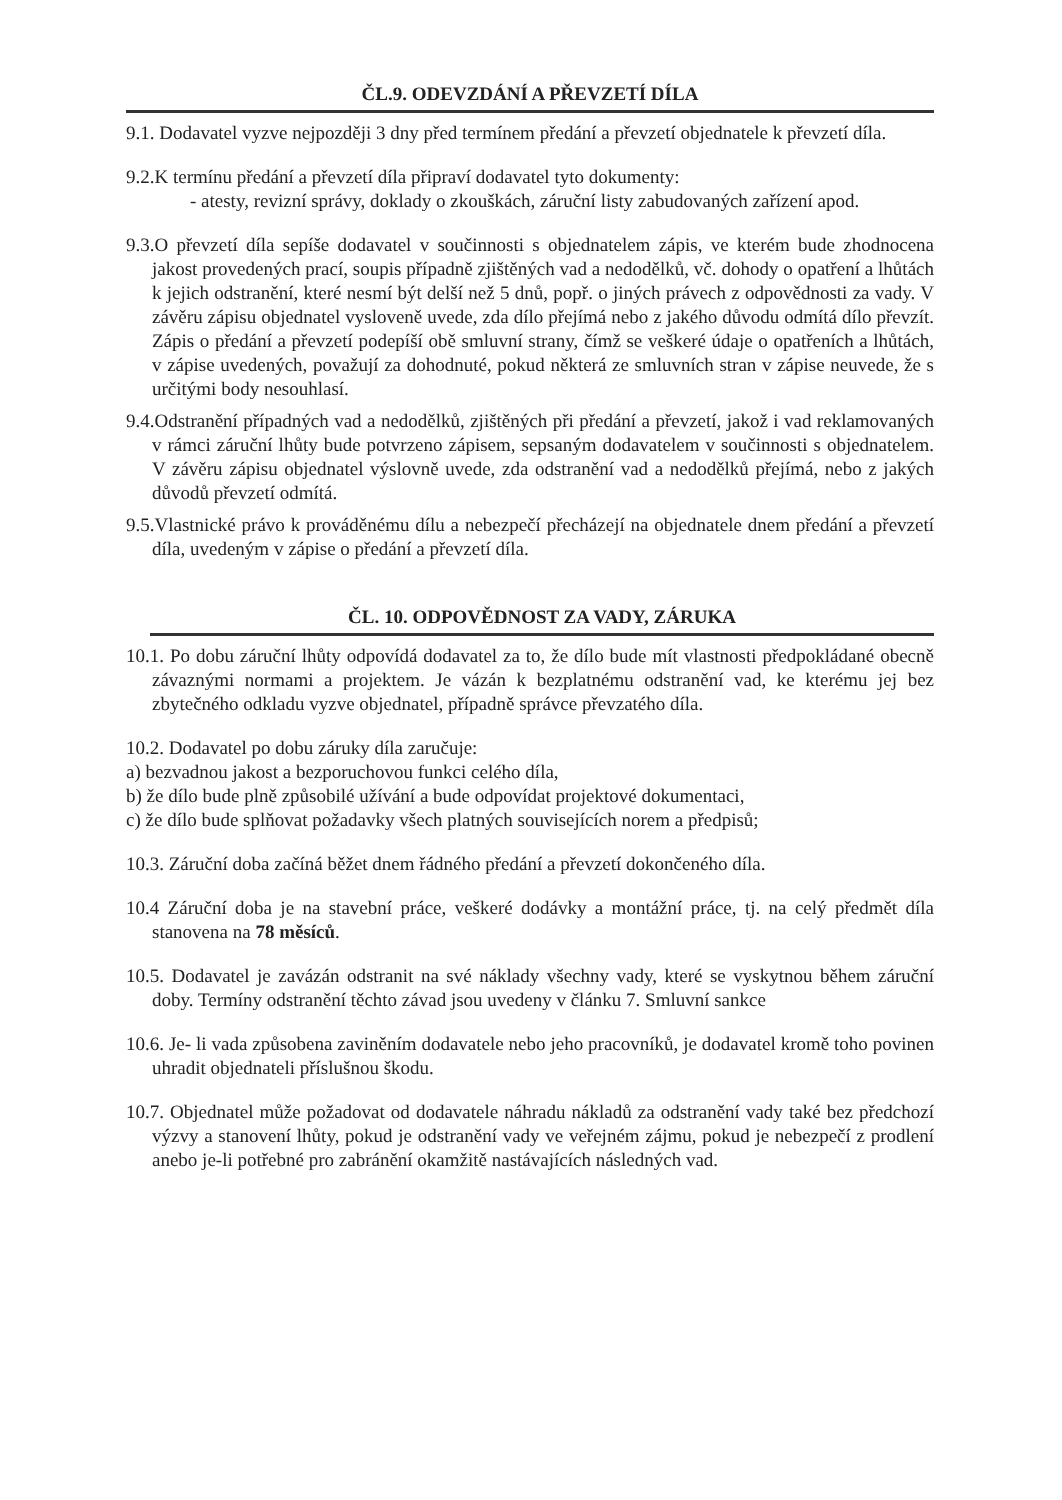ČL.9. ODEVZDÁNÍ A PŘEVZETÍ DÍLA
9.1. Dodavatel vyzve nejpozději 3 dny před termínem předání a převzetí objednatele k převzetí díla.
9.2.K termínu předání a převzetí díla připraví dodavatel tyto dokumenty:
- atesty, revizní správy, doklady o zkouškách, záruční listy zabudovaných zařízení apod.
9.3.O převzetí díla sepíše dodavatel v součinnosti s objednatelem zápis, ve kterém bude zhodnocena jakost provedených prací, soupis případně zjištěných vad a nedodělků, vč. dohody o opatření a lhůtách k jejich odstranění, které nesmí být delší než 5 dnů, popř. o jiných právech z odpovědnosti za vady. V závěru zápisu objednatel vysloveně uvede, zda dílo přejímá nebo z jakého důvodu odmítá dílo převzít. Zápis o předání a převzetí podepíší obě smluvní strany, čímž se veškeré údaje o opatřeních a lhůtách, v zápise uvedených, považují za dohodnuté, pokud některá ze smluvních stran v zápise neuvede, že s určitými body nesouhlasí.
9.4.Odstranění případných vad a nedodělků, zjištěných při předání a převzetí, jakož i vad reklamovaných v rámci záruční lhůty bude potvrzeno zápisem, sepsaným dodavatelem v součinnosti s objednatelem. V závěru zápisu objednatel výslovně uvede, zda odstranění vad a nedodělků přejímá, nebo z jakých důvodů převzetí odmítá.
9.5.Vlastnické právo k prováděnému dílu a nebezpečí přecházejí na objednatele dnem předání a převzetí díla, uvedeným v zápise o předání a převzetí díla.
ČL. 10. ODPOVĚDNOST ZA VADY, ZÁRUKA
10.1. Po dobu záruční lhůty odpovídá dodavatel za to, že dílo bude mít vlastnosti předpokládané obecně závaznými normami a projektem. Je vázán k bezplatnému odstranění vad, ke kterému jej bez zbytečného odkladu vyzve objednatel, případně správce převzatého díla.
10.2. Dodavatel po dobu záruky díla zaručuje:
a) bezvadnou jakost a bezporuchovou funkci celého díla,
b) že dílo bude plně způsobilé užívání a bude odpovídat projektové dokumentaci,
c) že dílo bude splňovat požadavky všech platných souvisejících norem a předpisů;
10.3. Záruční doba začíná běžet dnem řádného předání a převzetí dokončeného díla.
10.4 Záruční doba je na stavební práce, veškeré dodávky a montážní práce, tj. na celý předmět díla stanovena na 78 měsíců.
10.5. Dodavatel je zavázán odstranit na své náklady všechny vady, které se vyskytnou během záruční doby. Termíny odstranění těchto závad jsou uvedeny v článku 7. Smluvní sankce
10.6. Je- li vada způsobena zaviněním dodavatele nebo jeho pracovníků, je dodavatel kromě toho povinen uhradit objednateli příslušnou škodu.
10.7. Objednatel může požadovat od dodavatele náhradu nákladů za odstranění vady také bez předchozí výzvy a stanovení lhůty, pokud je odstranění vady ve veřejném zájmu, pokud je nebezpečí z prodlení anebo je-li potřebné pro zabránění okamžitě nastávajících následných vad.